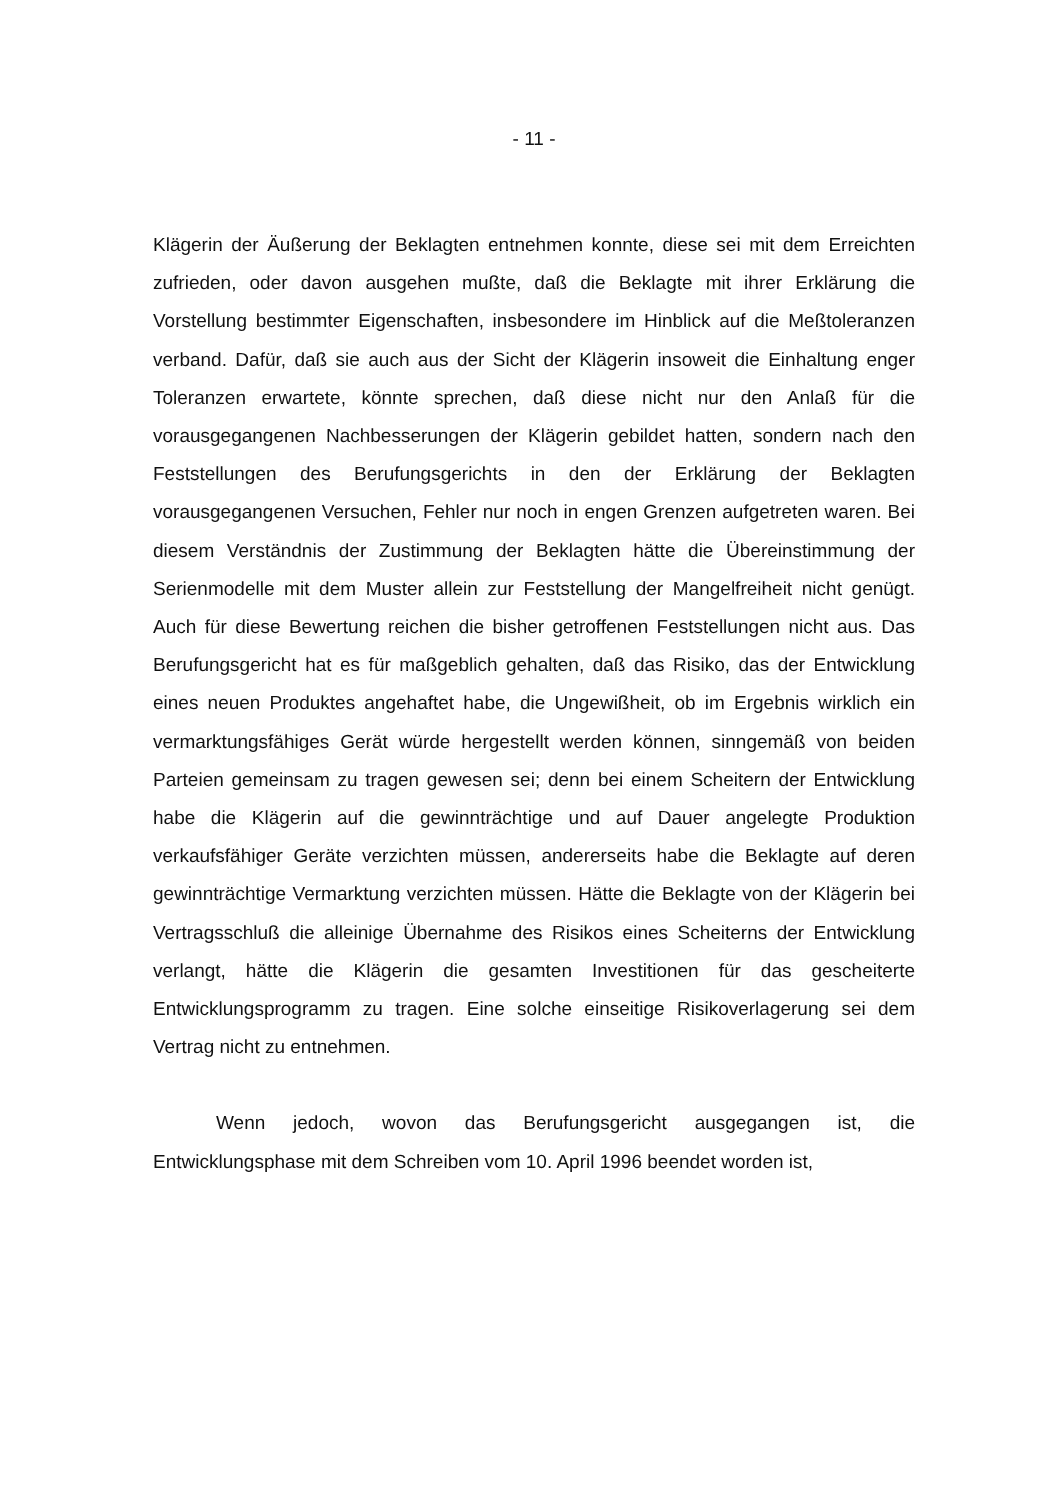- 11 -
Klägerin der Äußerung der Beklagten entnehmen konnte, diese sei mit dem Erreichten zufrieden, oder davon ausgehen mußte, daß die Beklagte mit ihrer Erklärung die Vorstellung bestimmter Eigenschaften, insbesondere im Hinblick auf die Meßtoleranzen verband. Dafür, daß sie auch aus der Sicht der Klägerin insoweit die Einhaltung enger Toleranzen erwartete, könnte sprechen, daß diese nicht nur den Anlaß für die vorausgegangenen Nachbesserungen der Klägerin gebildet hatten, sondern nach den Feststellungen des Berufungsgerichts in den der Erklärung der Beklagten vorausgegangenen Versuchen, Fehler nur noch in engen Grenzen aufgetreten waren. Bei diesem Verständnis der Zustimmung der Beklagten hätte die Übereinstimmung der Serienmodelle mit dem Muster allein zur Feststellung der Mangelfreiheit nicht genügt. Auch für diese Bewertung reichen die bisher getroffenen Feststellungen nicht aus. Das Berufungsgericht hat es für maßgeblich gehalten, daß das Risiko, das der Entwicklung eines neuen Produktes angehaftet habe, die Ungewißheit, ob im Ergebnis wirklich ein vermarktungsfähiges Gerät würde hergestellt werden können, sinngemäß von beiden Parteien gemeinsam zu tragen gewesen sei; denn bei einem Scheitern der Entwicklung habe die Klägerin auf die gewinnträchtige und auf Dauer angelegte Produktion verkaufsfähiger Geräte verzichten müssen, andererseits habe die Beklagte auf deren gewinnträchtige Vermarktung verzichten müssen. Hätte die Beklagte von der Klägerin bei Vertragsschluß die alleinige Übernahme des Risikos eines Scheiterns der Entwicklung verlangt, hätte die Klägerin die gesamten Investitionen für das gescheiterte Entwicklungsprogramm zu tragen. Eine solche einseitige Risikoverlagerung sei dem Vertrag nicht zu entnehmen.
Wenn jedoch, wovon das Berufungsgericht ausgegangen ist, die Entwicklungsphase mit dem Schreiben vom 10. April 1996 beendet worden ist,